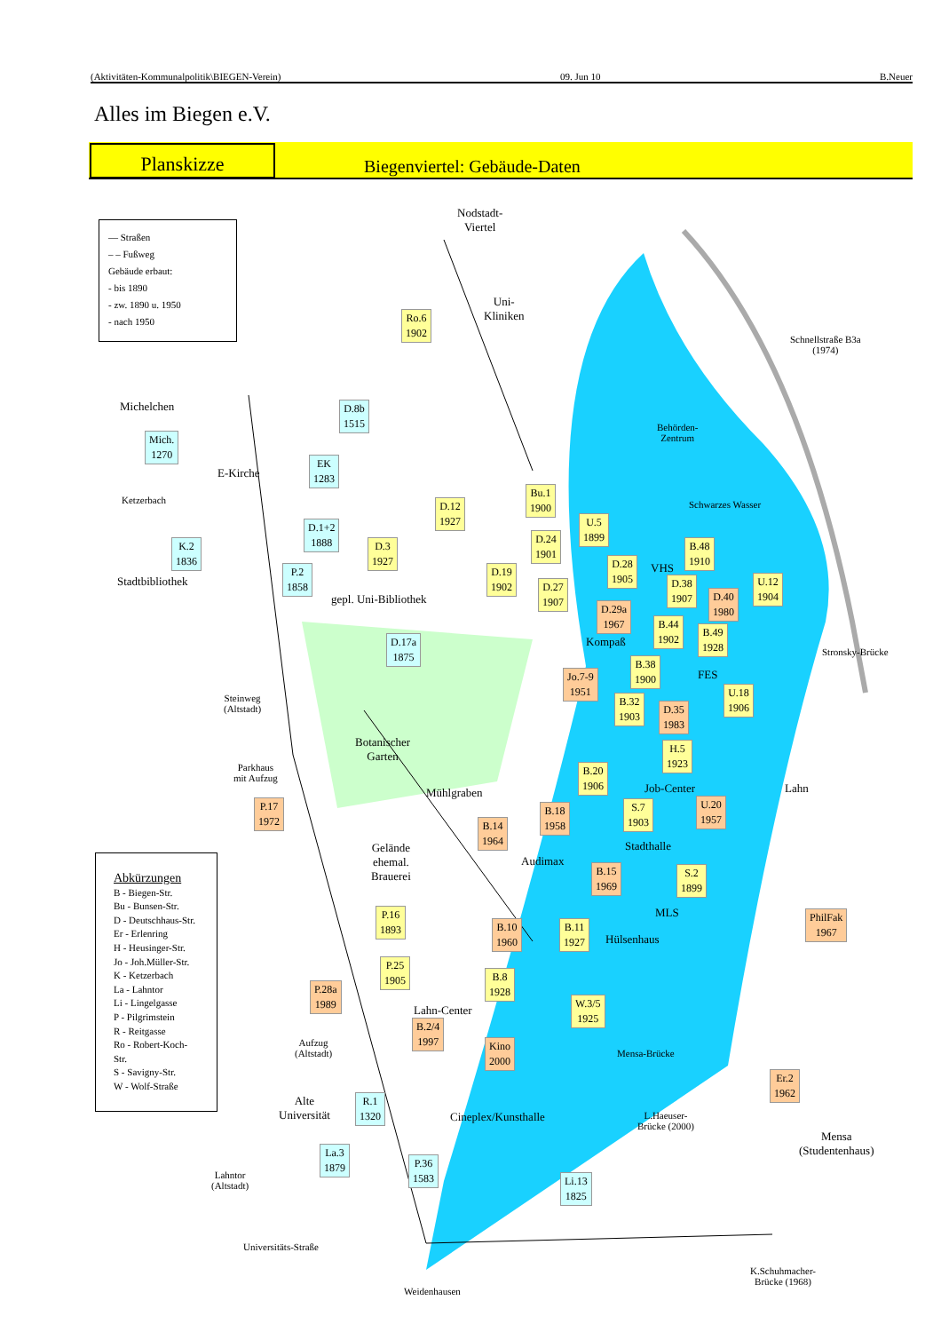(Aktivitäten-Kommunalpolitik\BIEGEN-Verein) 09. Jun 10 B.Neuer
Alles im Biegen e.V.
Planskizze
Biegenviertel: Gebäude-Daten
— Straßen
– – Fußweg
Gebäude erbaut:
- bis 1890
- zw. 1890 u. 1950
- nach 1950
Abkürzungen
B - Biegen-Str.
Bu - Bunsen-Str.
D - Deutschhaus-Str.
Er - Erlenring
H - Heusinger-Str.
Jo - Joh.Müller-Str.
K - Ketzerbach
La - Lahntor
Li - Lingelgasse
P - Pilgrimstein
R - Reitgasse
Ro - Robert-Koch-Str.
S - Savigny-Str.
W - Wolf-Straße
Nodstadt-
Viertel
Uni-
Kliniken
Schnellstraße B3a
(1974)
Michelchen
Behörden-
Zentrum
E-Kirche
Ketzerbach Schwarzes Wasser
Stadtbibliothek
gepl. Uni-Bibliothek
VHS
Kompaß
Stronsky-Brücke
FES
Steinweg
(Altstadt)
Botanischer
Garten
Parkhaus
mit Aufzug
Job-Center Lahn
Mühlgraben
Gelände
ehemal.
Brauerei
Stadthalle
Audimax
MLS
Hülsenhaus
Lahn-Center
Aufzug
(Altstadt)
Mensa-Brücke
Alte
Universität
Cineplex/Kunsthalle
L.Haeuser-
Brücke (2000)
Mensa
(Studentenhaus)
Lahntor
(Altstadt)
Universitäts-Straße
K.Schuhmacher-
Brücke (1968)
Weidenhausen
Ro.6
1902
D.8b
1515
Mich.
1270
EK
1283
Bu.1
1900
D.12
1927
U.5
1899
D.1+2
1888
D.24
1901
D.3
1927
K.2
1836
B.48
1910
D.28
1905
P.2
1858
D.19
1902
U.12
1904
D.38
1907
D.27
1907
D.40
1980
D.29a
1967
B.44
1902
B.49
1928
D.17a
1875
B.38
1900
Jo.7-9
1951
U.18
1906
B.32
1903
D.35
1983
H.5
1923
B.20
1906
P.17
1972
U.20
1957
S.7
1903
B.18
1958
B.14
1964
B.15
1969
S.2
1899
PhilFak
1967
P.16
1893
B.10
1960
B.11
1927
P.25
1905
B.8
1928
P.28a
1989
W.3/5
1925
B.2/4
1997
Kino
2000
Er.2
1962
R.1
1320
La.3
1879
P.36
1583
Li.13
1825